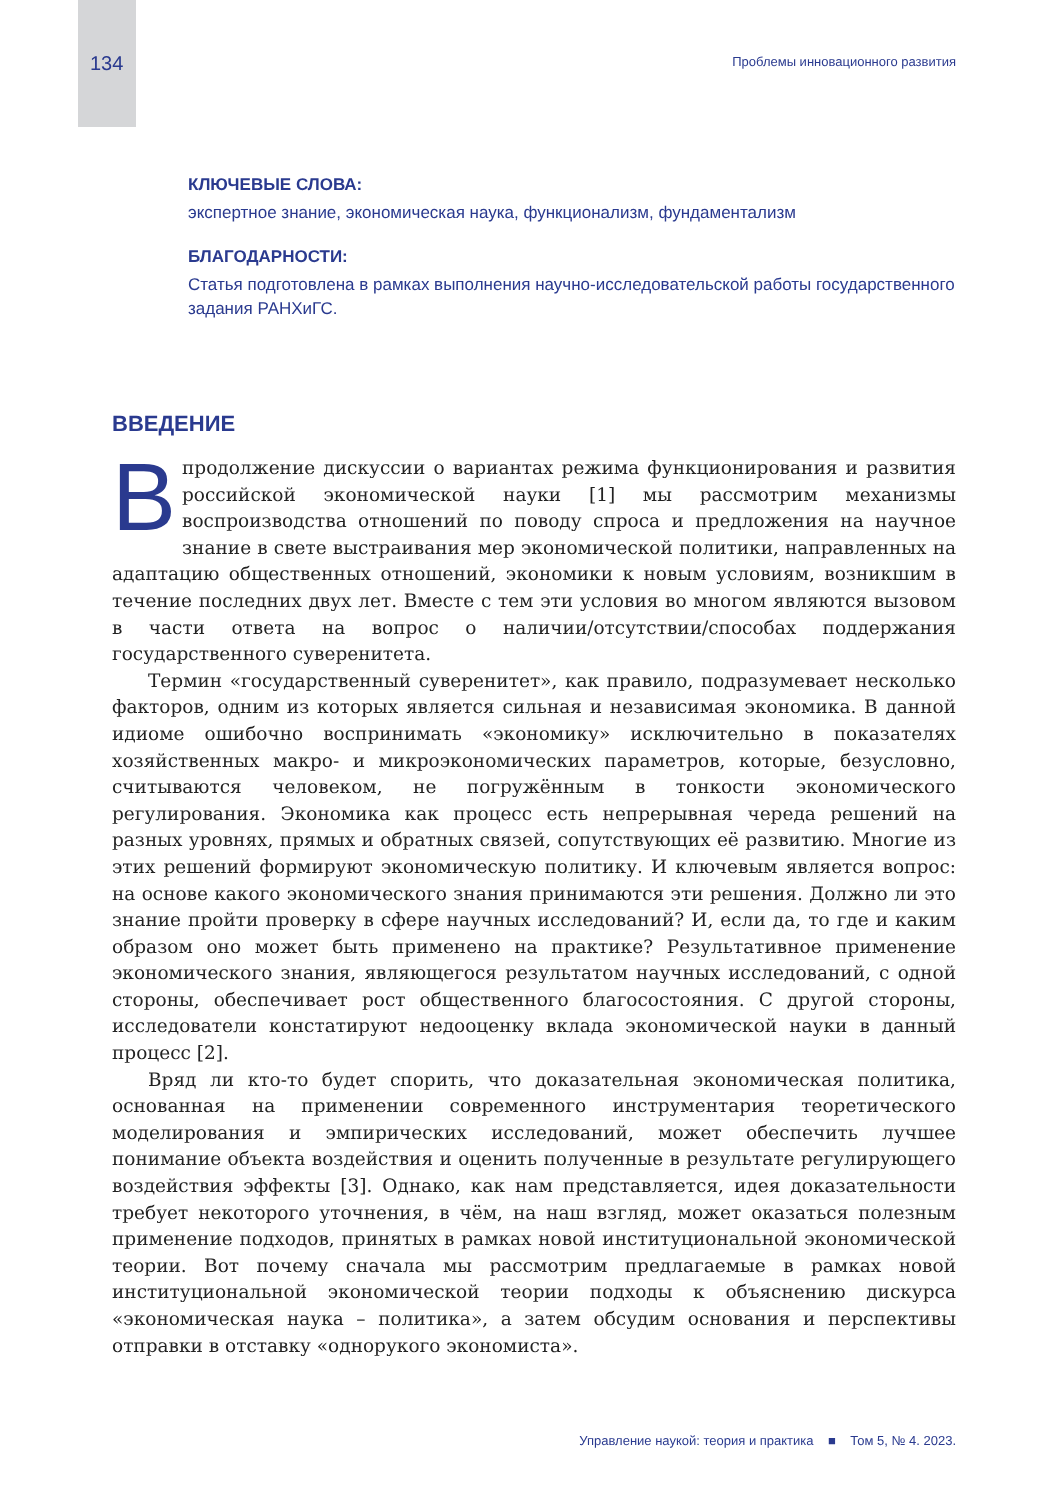134 Проблемы инновационного развития
КЛЮЧЕВЫЕ СЛОВА:
экспертное знание, экономическая наука, функционализм, фундаментализм
БЛАГОДАРНОСТИ:
Статья подготовлена в рамках выполнения научно-исследовательской работы государственного задания РАНХиГС.
ВВЕДЕНИЕ
Впродолжение дискуссии о вариантах режима функционирования и развития российской экономической науки [1] мы рассмотрим механизмы воспроизводства отношений по поводу спроса и предложения на научное знание в свете выстраивания мер экономической политики, направленных на адаптацию общественных отношений, экономики к новым условиям, возникшим в течение последних двух лет. Вместе с тем эти условия во многом являются вызовом в части ответа на вопрос о наличии/отсутствии/способах поддержания государственного суверенитета.
Термин «государственный суверенитет», как правило, подразумевает несколько факторов, одним из которых является сильная и независимая экономика. В данной идиоме ошибочно воспринимать «экономику» исключительно в показателях хозяйственных макро- и микроэкономических параметров, которые, безусловно, считываются человеком, не погружённым в тонкости экономического регулирования. Экономика как процесс есть непрерывная череда решений на разных уровнях, прямых и обратных связей, сопутствующих её развитию. Многие из этих решений формируют экономическую политику. И ключевым является вопрос: на основе какого экономического знания принимаются эти решения. Должно ли это знание пройти проверку в сфере научных исследований? И, если да, то где и каким образом оно может быть применено на практике? Результативное применение экономического знания, являющегося результатом научных исследований, с одной стороны, обеспечивает рост общественного благосостояния. С другой стороны, исследователи констатируют недооценку вклада экономической науки в данный процесс [2].
Вряд ли кто-то будет спорить, что доказательная экономическая политика, основанная на применении современного инструментария теоретического моделирования и эмпирических исследований, может обеспечить лучшее понимание объекта воздействия и оценить полученные в результате регулирующего воздействия эффекты [3]. Однако, как нам представляется, идея доказательности требует некоторого уточнения, в чём, на наш взгляд, может оказаться полезным применение подходов, принятых в рамках новой институциональной экономической теории. Вот почему сначала мы рассмотрим предлагаемые в рамках новой институциональной экономической теории подходы к объяснению дискурса «экономическая наука – политика», а затем обсудим основания и перспективы отправки в отставку «однорукого экономиста».
Управление наукой: теория и практика ■ Том 5, № 4. 2023.